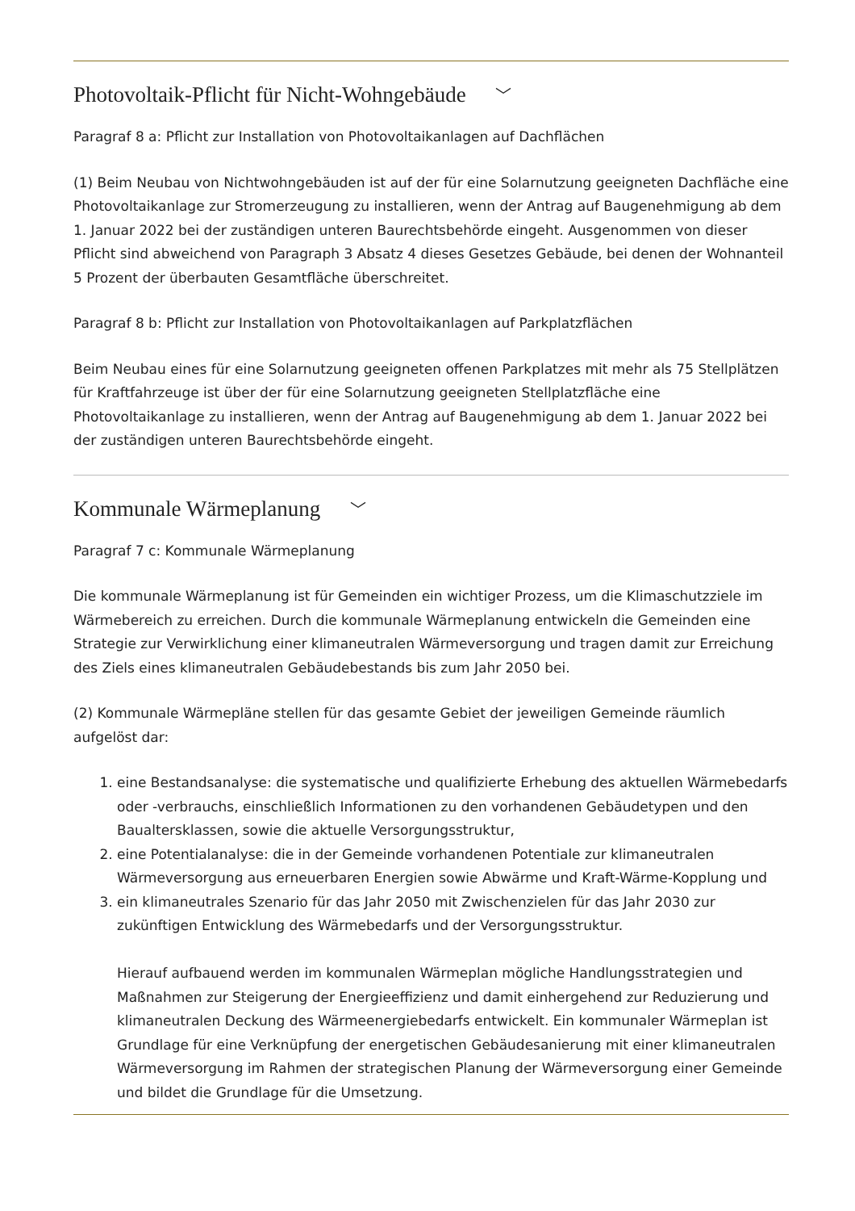Photovoltaik-Pflicht für Nicht-Wohngebäude ﹀
Paragraf 8 a: Pflicht zur Installation von Photovoltaikanlagen auf Dachflächen
(1) Beim Neubau von Nichtwohngebäuden ist auf der für eine Solarnutzung geeigneten Dachfläche eine Photovoltaikanlage zur Stromerzeugung zu installieren, wenn der Antrag auf Baugenehmigung ab dem 1. Januar 2022 bei der zuständigen unteren Baurechtsbehörde eingeht. Ausgenommen von dieser Pflicht sind abweichend von Paragraph 3 Absatz 4 dieses Gesetzes Gebäude, bei denen der Wohnanteil 5 Prozent der überbauten Gesamtfläche überschreitet.
Paragraf 8 b: Pflicht zur Installation von Photovoltaikanlagen auf Parkplatzflächen
Beim Neubau eines für eine Solarnutzung geeigneten offenen Parkplatzes mit mehr als 75 Stellplätzen für Kraftfahrzeuge ist über der für eine Solarnutzung geeigneten Stellplatzfläche eine Photovoltaikanlage zu installieren, wenn der Antrag auf Baugenehmigung ab dem 1. Januar 2022 bei der zuständigen unteren Baurechtsbehörde eingeht.
Kommunale Wärmeplanung ﹀
Paragraf 7 c: Kommunale Wärmeplanung
Die kommunale Wärmeplanung ist für Gemeinden ein wichtiger Prozess, um die Klimaschutzziele im Wärmebereich zu erreichen. Durch die kommunale Wärmeplanung entwickeln die Gemeinden eine Strategie zur Verwirklichung einer klimaneutralen Wärmeversorgung und tragen damit zur Erreichung des Ziels eines klimaneutralen Gebäudebestands bis zum Jahr 2050 bei.
(2) Kommunale Wärmepläne stellen für das gesamte Gebiet der jeweiligen Gemeinde räumlich aufgelöst dar:
1. eine Bestandsanalyse: die systematische und qualifizierte Erhebung des aktuellen Wärmebedarfs oder -verbrauchs, einschließlich Informationen zu den vorhandenen Gebäudetypen und den Baualtersklassen, sowie die aktuelle Versorgungsstruktur,
2. eine Potentialanalyse: die in der Gemeinde vorhandenen Potentiale zur klimaneutralen Wärmeversorgung aus erneuerbaren Energien sowie Abwärme und Kraft-Wärme-Kopplung und
3. ein klimaneutrales Szenario für das Jahr 2050 mit Zwischenzielen für das Jahr 2030 zur zukünftigen Entwicklung des Wärmebedarfs und der Versorgungsstruktur.
Hierauf aufbauend werden im kommunalen Wärmeplan mögliche Handlungsstrategien und Maßnahmen zur Steigerung der Energieeffizienz und damit einhergehend zur Reduzierung und klimaneutralen Deckung des Wärmeenergiebedarfs entwickelt. Ein kommunaler Wärmeplan ist Grundlage für eine Verknüpfung der energetischen Gebäudesanierung mit einer klimaneutralen Wärmeversorgung im Rahmen der strategischen Planung der Wärmeversorgung einer Gemeinde und bildet die Grundlage für die Umsetzung.